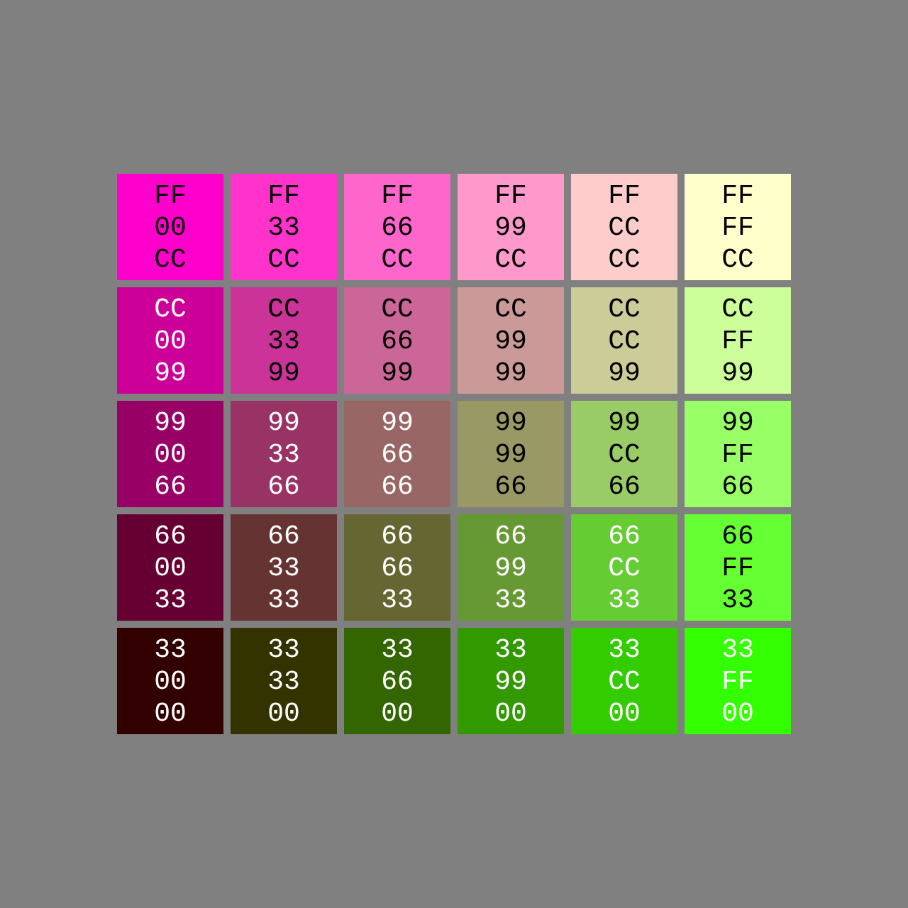FF
00
CC
FF
33
CC
FF
66
CC
FF
99
CC
FF
CC
CC
FF
FF
CC
CC
00
99
CC
33
99
CC
66
99
CC
99
99
CC
CC
99
CC
FF
99
99
00
66
99
33
66
99
66
66
99
99
66
99
CC
66
99
FF
66
66
00
33
66
33
33
66
66
33
66
99
33
66
CC
33
66
FF
33
33
00
00
33
33
00
33
66
00
33
99
00
33
CC
00
33
FF
00